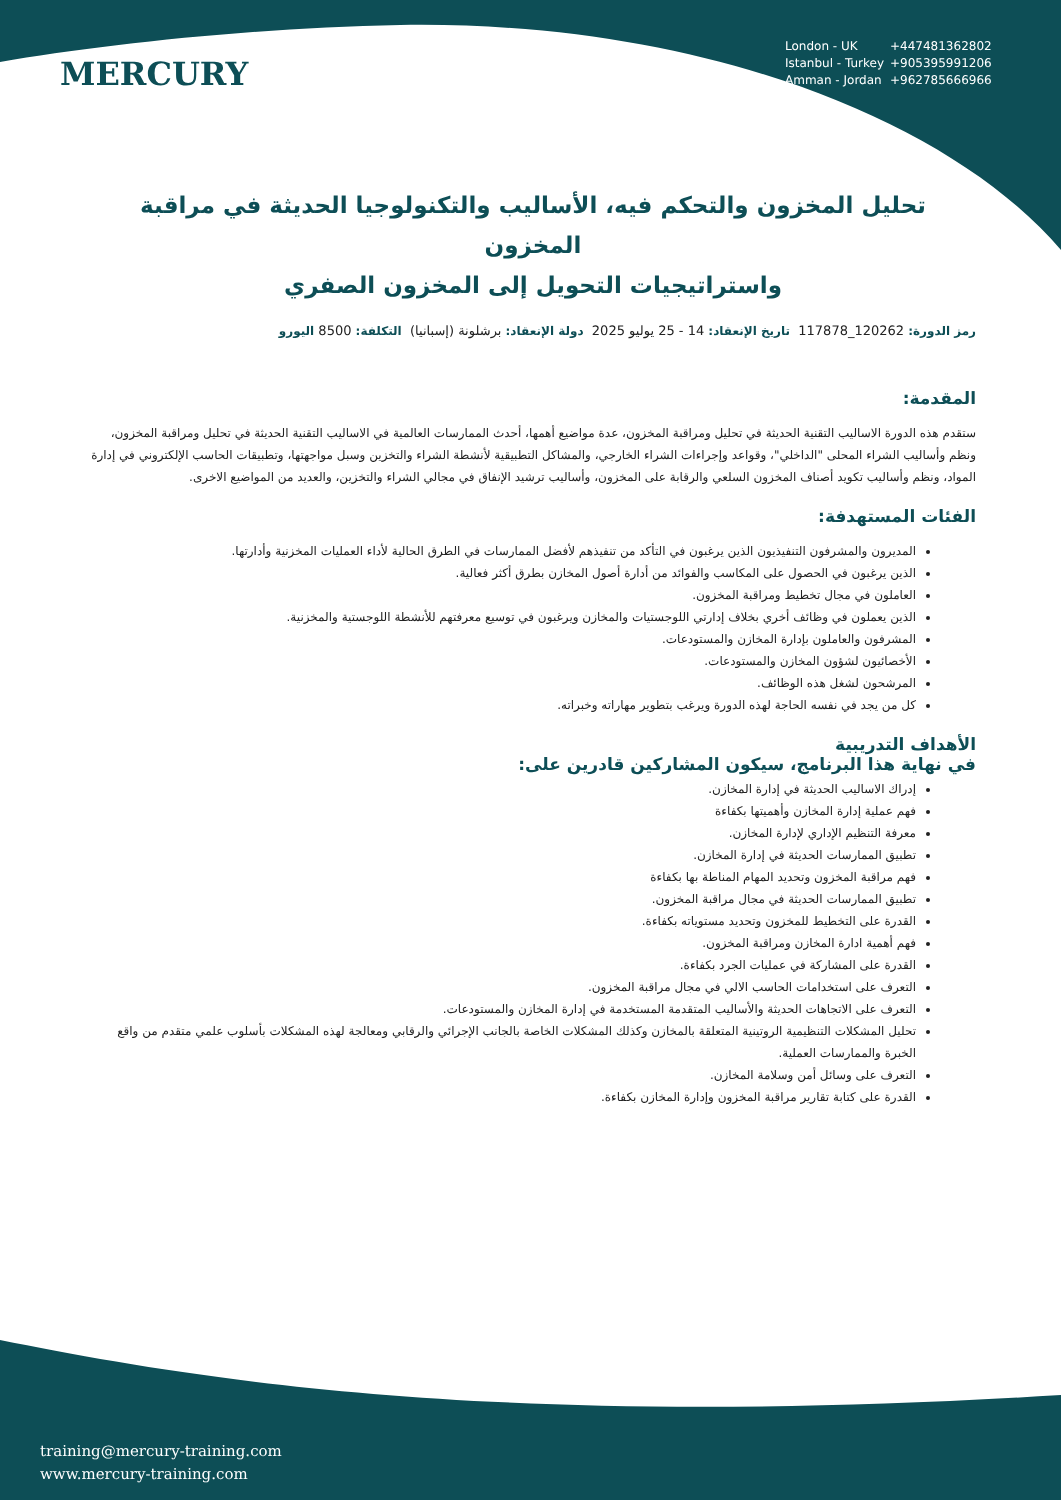MERCURY
London - UK +447481362802
Istanbul - Turkey +905395991206
Amman - Jordan +962785666966
تحليل المخزون والتحكم فيه، الأساليب والتكنولوجيا الحديثة في مراقبة المخزون
واستراتيجيات التحويل إلى المخزون الصفري
رمز الدورة: 120262_117878 تاريخ الإنعقاد: 14 - 25 يوليو 2025 دولة الإنعقاد: برشلونة (إسبانيا) التكلفة: 8500 اليورو
المقدمة:
ستقدم هذه الدورة الاساليب التقنية الحديثة في تحليل ومراقبة المخزون، عدة مواضيع أهمها، أحدث الممارسات العالمية في الاساليب التقنية الحديثة في تحليل ومراقبة المخزون، ونظم وأساليب الشراء المحلى "الداخلي"، وقواعد وإجراءات الشراء الخارجي، والمشاكل التطبيقية لأنشطة الشراء والتخزين وسبل مواجهتها، وتطبيقات الحاسب الإلكتروني في إدارة المواد، ونظم وأساليب تكويد أصناف المخزون السلعي والرقابة على المخزون، وأساليب ترشيد الإنفاق في مجالي الشراء والتخزين، والعديد من المواضيع الاخرى.
الفئات المستهدفة:
المديرون والمشرفون التنفيذيون الذين يرغبون في التأكد من تنفيذهم لأفضل الممارسات في الطرق الحالية لأداء العمليات المخزنية وأدارتها.
الذين يرغبون في الحصول على المكاسب والفوائد من أدارة أصول المخازن بطرق أكثر فعالية.
العاملون في مجال تخطيط ومراقبة المخزون.
الذين يعملون في وظائف أخري بخلاف إدارتي اللوجستيات والمخازن ويرغبون في توسيع معرفتهم للأنشطة اللوجستية والمخزنية.
المشرفون والعاملون بإدارة المخازن والمستودعات.
الأخصائيون لشؤون المخازن والمستودعات.
المرشحون لشغل هذه الوظائف.
كل من يجد في نفسه الحاجة لهذه الدورة ويرغب بتطوير مهاراته وخبراته.
الأهداف التدريبية
في نهاية هذا البرنامج، سيكون المشاركين قادرين على:
إدراك الاساليب الحديثة في إدارة المخازن.
فهم عملية إدارة المخازن وأهميتها بكفاءة
معرفة التنظيم الإداري لإدارة المخازن.
تطبيق الممارسات الحديثة في إدارة المخازن.
فهم مراقبة المخزون وتحديد المهام المناطة بها بكفاءة
تطبيق الممارسات الحديثة في مجال مراقبة المخزون.
القدرة على التخطيط للمخزون وتحديد مستوياته بكفاءة.
فهم أهمية ادارة المخازن ومراقبة المخزون.
القدرة على المشاركة في عمليات الجرد بكفاءة.
التعرف على استخدامات الحاسب الالي في مجال مراقبة المخزون.
التعرف على الاتجاهات الحديثة والأساليب المتقدمة المستخدمة في إدارة المخازن والمستودعات.
تحليل المشكلات التنظيمية الروتينية المتعلقة بالمخازن وكذلك المشكلات الخاصة بالجانب الإجرائي والرقابي ومعالجة لهذه المشكلات بأسلوب علمي متقدم من واقع الخبرة والممارسات العملية.
التعرف على وسائل أمن وسلامة المخازن.
القدرة على كتابة تقارير مراقبة المخزون وإدارة المخازن بكفاءة.
training@mercury-training.com
www.mercury-training.com